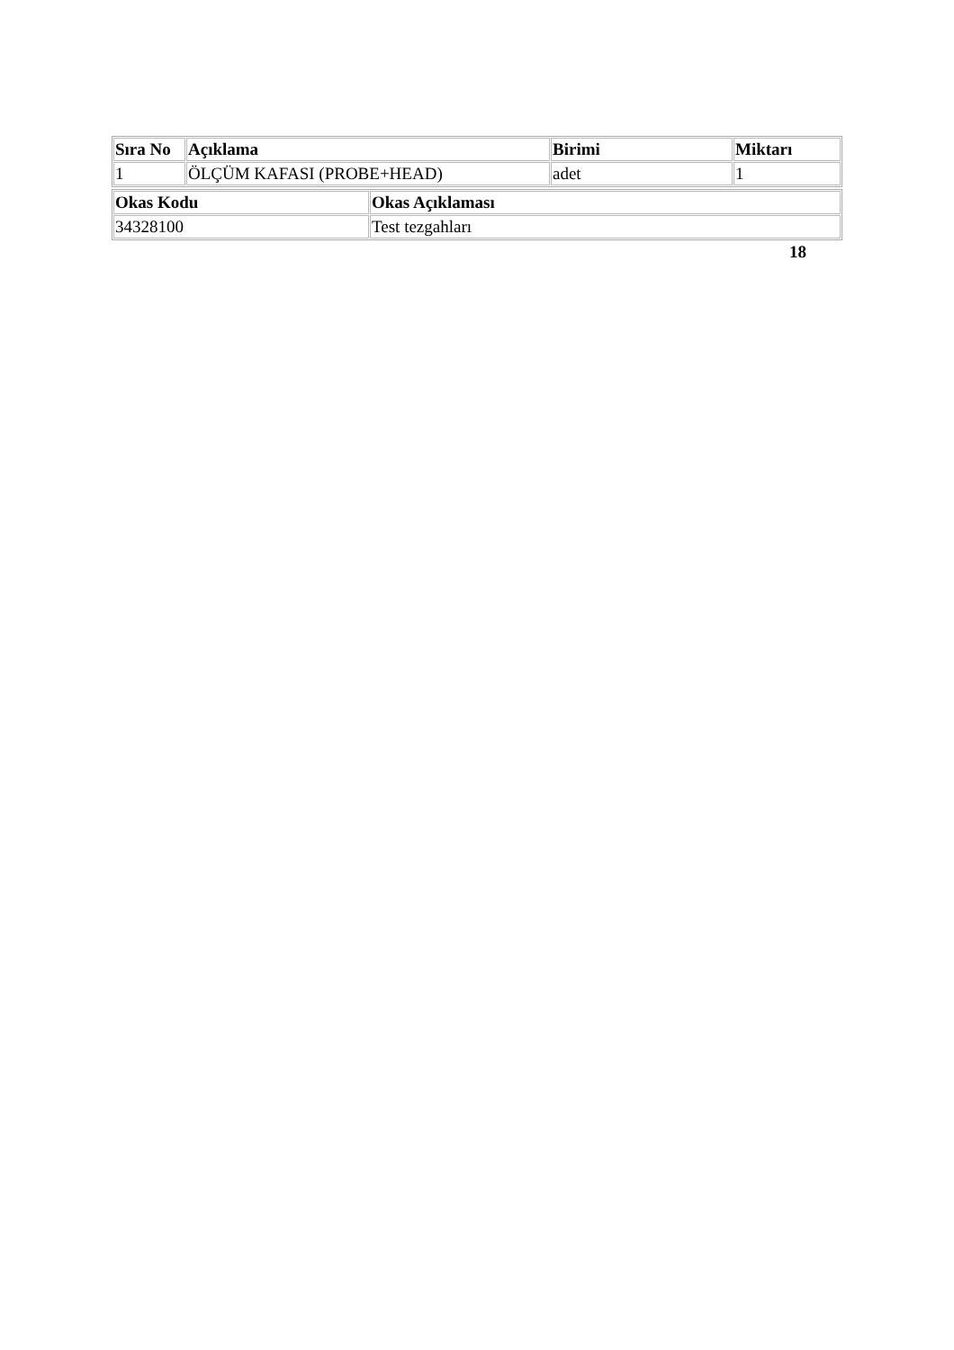| Sıra No | Açıklama | Birimi | Miktarı |
| --- | --- | --- | --- |
| 1 | ÖLÇÜM KAFASI (PROBE+HEAD) | adet | 1 |
| Okas Kodu | Okas Açıklaması |
| --- | --- |
| 34328100 | Test tezgahları |
18